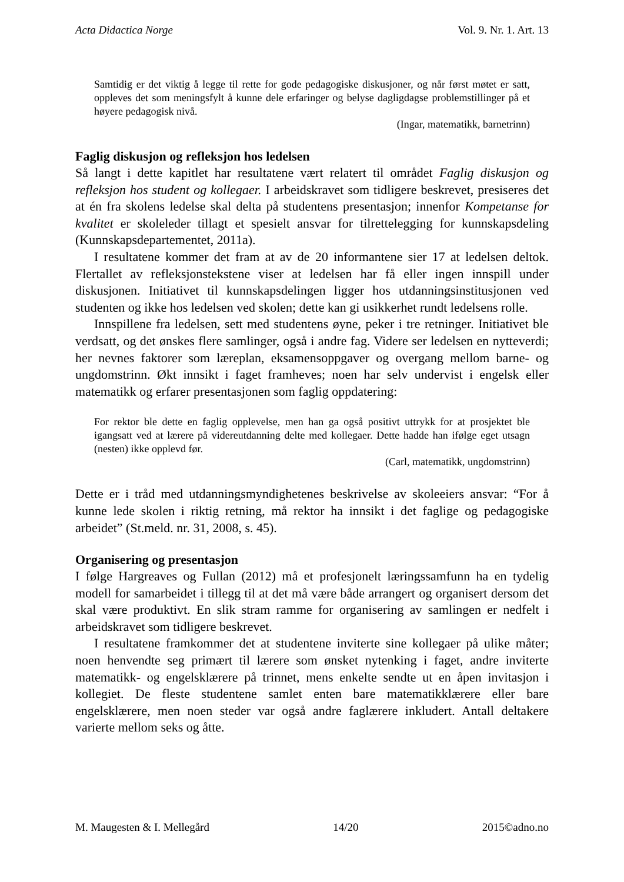Acta Didactica Norge Vol. 9. Nr. 1. Art. 13
Samtidig er det viktig å legge til rette for gode pedagogiske diskusjoner, og når først møtet er satt, oppleves det som meningsfylt å kunne dele erfaringer og belyse dagligdagse problemstillinger på et høyere pedagogisk nivå.
(Ingar, matematikk, barnetrinn)
Faglig diskusjon og refleksjon hos ledelsen
Så langt i dette kapitlet har resultatene vært relatert til området Faglig diskusjon og refleksjon hos student og kollegaer. I arbeidskravet som tidligere beskrevet, presiseres det at én fra skolens ledelse skal delta på studentens presentasjon; innenfor Kompetanse for kvalitet er skoleleder tillagt et spesielt ansvar for tilrettelegging for kunnskapsdeling (Kunnskapsdepartementet, 2011a).
I resultatene kommer det fram at av de 20 informantene sier 17 at ledelsen deltok. Flertallet av refleksjonstekstene viser at ledelsen har få eller ingen innspill under diskusjonen. Initiativet til kunnskapsdelingen ligger hos utdanningsinstitusjonen ved studenten og ikke hos ledelsen ved skolen; dette kan gi usikkerhet rundt ledelsens rolle.
Innspillene fra ledelsen, sett med studentens øyne, peker i tre retninger. Initiativet ble verdsatt, og det ønskes flere samlinger, også i andre fag. Videre ser ledelsen en nytteverdi; her nevnes faktorer som læreplan, eksamensoppgaver og overgang mellom barne- og ungdomstrinn. Økt innsikt i faget framheves; noen har selv undervist i engelsk eller matematikk og erfarer presentasjonen som faglig oppdatering:
For rektor ble dette en faglig opplevelse, men han ga også positivt uttrykk for at prosjektet ble igangsatt ved at lærere på videreutdanning delte med kollegaer. Dette hadde han ifølge eget utsagn (nesten) ikke opplevd før.
(Carl, matematikk, ungdomstrinn)
Dette er i tråd med utdanningsmyndighetenes beskrivelse av skoleeiers ansvar: “For å kunne lede skolen i riktig retning, må rektor ha innsikt i det faglige og pedagogiske arbeidet” (St.meld. nr. 31, 2008, s. 45).
Organisering og presentasjon
I følge Hargreaves og Fullan (2012) må et profesjonelt læringssamfunn ha en tydelig modell for samarbeidet i tillegg til at det må være både arrangert og organisert dersom det skal være produktivt. En slik stram ramme for organisering av samlingen er nedfelt i arbeidskravet som tidligere beskrevet.
I resultatene framkommer det at studentene inviterte sine kollegaer på ulike måter; noen henvendte seg primært til lærere som ønsket nytenking i faget, andre inviterte matematikk- og engelsklærere på trinnet, mens enkelte sendte ut en åpen invitasjon i kollegiet. De fleste studentene samlet enten bare matematikklærere eller bare engelsklærere, men noen steder var også andre faglærere inkludert. Antall deltakere varierte mellom seks og åtte.
M. Maugesten & I. Mellegård 14/20 2015©adno.no